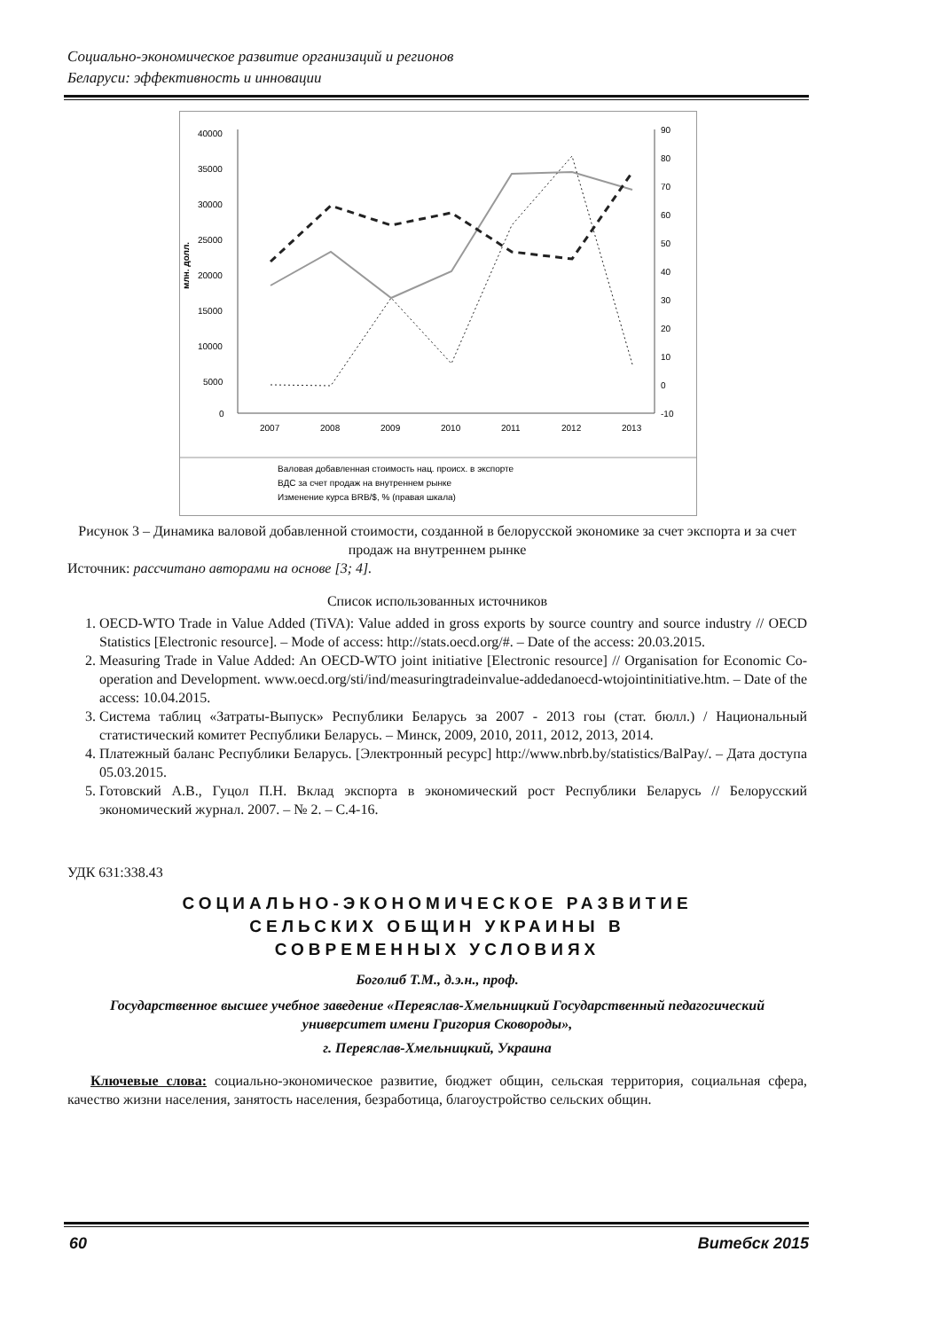Социально-экономическое развитие организаций и регионов
Беларуси: эффективность и инновации
40000
35000
30000
25000
20000
15000
10000
5000
0
90
80
70
60
50
40
30
20
10
0
-10
млн. долл.
2007
2008
2009
2010
2011
2012
2013
Валовая добавленная стоимость нац. происх. в экспорте
ВДС за счет продаж на внутреннем рынке
Изменение курса BRB/$, % (правая шкала)
Рисунок 3 – Динамика валовой добавленной стоимости, созданной в белорусской экономике за счет экспорта и за счет продаж на внутреннем рынке
Источник: рассчитано авторами на основе [3; 4].
Список использованных источников
1. OECD-WTO Trade in Value Added (TiVA): Value added in gross exports by source country and source industry // OECD Statistics [Electronic resource]. – Mode of access: http://stats.oecd.org/#. – Date of the access: 20.03.2015.
2. Measuring Trade in Value Added: An OECD-WTO joint initiative [Electronic resource] // Organisation for Economic Co-operation and Development. www.oecd.org/sti/ind/measuringtradeinvalue-addedanoecd-wtojointinitiative.htm. – Date of the access: 10.04.2015.
3. Система таблиц «Затраты-Выпуск» Республики Беларусь за 2007 - 2013 гоы (стат. бюлл.) / Национальный статистический комитет Республики Беларусь. – Минск, 2009, 2010, 2011, 2012, 2013, 2014.
4. Платежный баланс Республики Беларусь. [Электронный ресурс] http://www.nbrb.by/statistics/BalPay/. – Дата доступа 05.03.2015.
5. Готовский А.В., Гуцол П.Н. Вклад экспорта в экономический рост Республики Беларусь // Белорусский экономический журнал. 2007. – № 2. – С.4-16.
УДК 631:338.43
СОЦИАЛЬНО-ЭКОНОМИЧЕСКОЕ РАЗВИТИЕ
СЕЛЬСКИХ ОБЩИН УКРАИНЫ В
СОВРЕМЕННЫХ УСЛОВИЯХ
Боголиб Т.М., д.э.н., проф.
Государственное высшее учебное заведение «Переяслав-Хмельницкий Государственный педагогический университет имени Григория Сковороды»,
г. Переяслав-Хмельницкий, Украина
Ключевые слова: социально-экономическое развитие, бюджет общин, сельская территория, социальная сфера, качество жизни населения, занятость населения, безработица, благоустройство сельских общин.
60 Витебск 2015